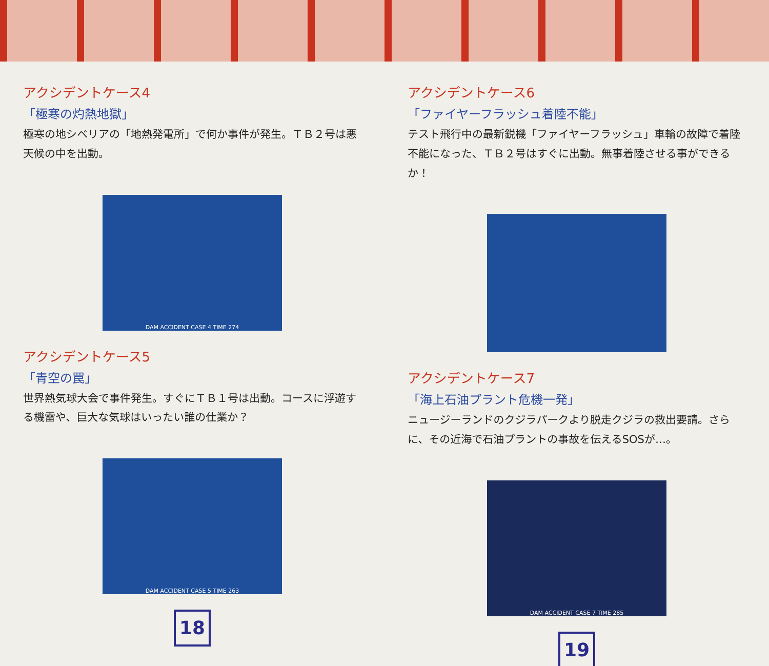アクシデントケース4
「極寒の灼熱地獄」
極寒の地シベリアの「地熱発電所」で何か事件が発生。ＴＢ２号は悪天候の中を出動。
DAM ACCIDENT CASE 4 TIME 274
アクシデントケース5
「青空の罠」
世界熱気球大会で事件発生。すぐにＴＢ１号は出動。コースに浮遊する機雷や、巨大な気球はいったい誰の仕業か？
DAM ACCIDENT CASE 5 TIME 263
18
アクシデントケース6
「ファイヤーフラッシュ着陸不能」
テスト飛行中の最新鋭機「ファイヤーフラッシュ」車輪の故障で着陸不能になった、ＴＢ２号はすぐに出動。無事着陸させる事ができるか！
アクシデントケース7
「海上石油プラント危機一発」
ニュージーランドのクジラパークより脱走クジラの救出要請。さらに、その近海で石油プラントの事故を伝えるSOSが…。
DAM ACCIDENT CASE 7 TIME 285
19